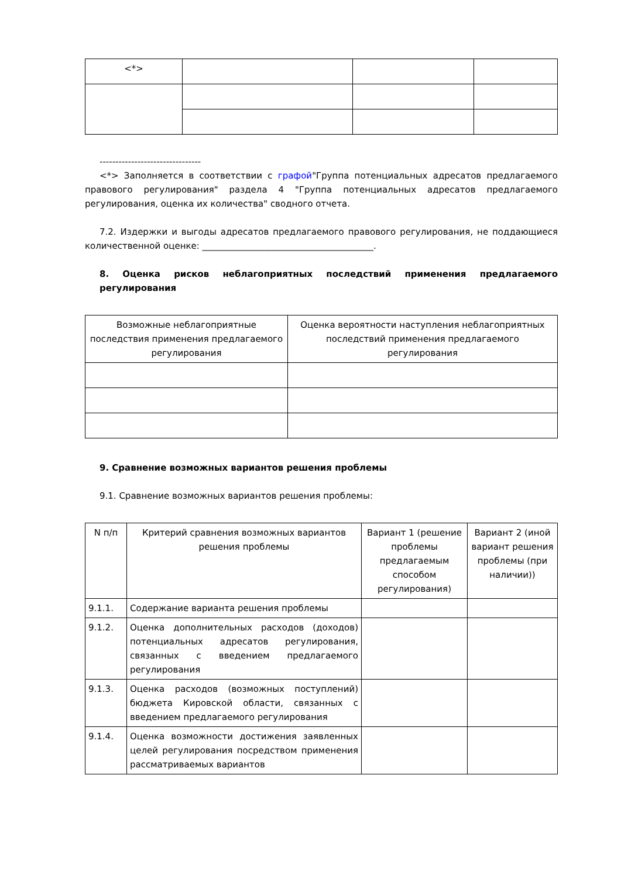| <*> | | | |
--------------------------------
<*> Заполняется в соответствии с графой"Группа потенциальных адресатов предлагаемого правового регулирования" раздела 4 "Группа потенциальных адресатов предлагаемого регулирования, оценка их количества" сводного отчета.
7.2. Издержки и выгоды адресатов предлагаемого правового регулирования, не поддающиеся количественной оценке: _______________________________________.
8. Оценка рисков неблагоприятных последствий применения предлагаемого регулирования
| Возможные неблагоприятные последствия применения предлагаемого регулирования | Оценка вероятности наступления неблагоприятных последствий применения предлагаемого регулирования |
9. Сравнение возможных вариантов решения проблемы
9.1. Сравнение возможных вариантов решения проблемы:
| N п/п | Критерий сравнения возможных вариантов решения проблемы | Вариант 1 (решение проблемы предлагаемым способом регулирования) | Вариант 2 (иной вариант решения проблемы (при наличии)) |
| 9.1.1. | Содержание варианта решения проблемы | | |
| 9.1.2. | Оценка дополнительных расходов (доходов) потенциальных адресатов регулирования, связанных с введением предлагаемого регулирования | | |
| 9.1.3. | Оценка расходов (возможных поступлений) бюджета Кировской области, связанных с введением предлагаемого регулирования | | |
| 9.1.4. | Оценка возможности достижения заявленных целей регулирования посредством применения рассматриваемых вариантов | | |